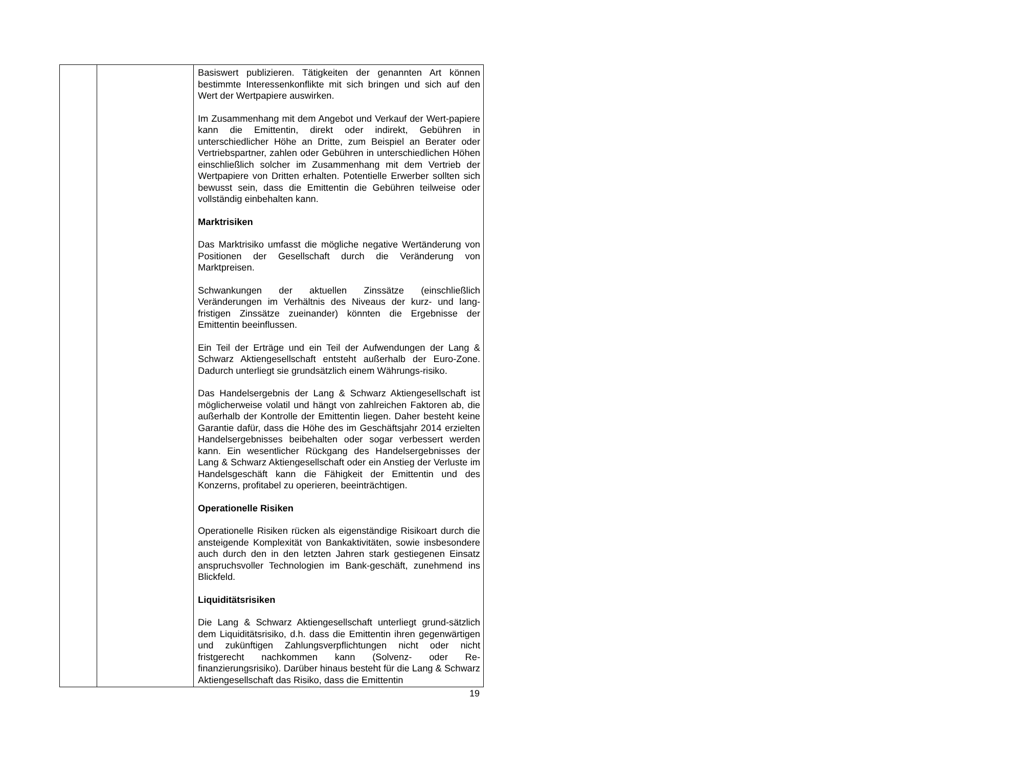| | | Basiswert publizieren. Tätigkeiten der genannten Art können bestimmte Interessenkonflikte mit sich bringen und sich auf den Wert der Wertpapiere auswirken. Im Zusammenhang mit dem Angebot und Verkauf der Wert-papiere kann die Emittentin, direkt oder indirekt, Gebühren in unterschiedlicher Höhe an Dritte, zum Beispiel an Berater oder Vertriebspartner, zahlen oder Gebühren in unterschiedlichen Höhen einschließlich solcher im Zusammenhang mit dem Vertrieb der Wertpapiere von Dritten erhalten. Potentielle Erwerber sollten sich bewusst sein, dass die Emittentin die Gebühren teilweise oder vollständig einbehalten kann. Marktrisiken Das Marktrisiko umfasst die mögliche negative Wertänderung von Positionen der Gesellschaft durch die Veränderung von Marktpreisen. Schwankungen der aktuellen Zinssätze (einschließlich Veränderungen im Verhältnis des Niveaus der kurz- und lang-fristigen Zinssätze zueinander) könnten die Ergebnisse der Emittentin beeinflussen. Ein Teil der Erträge und ein Teil der Aufwendungen der Lang & Schwarz Aktiengesellschaft entsteht außerhalb der Euro-Zone. Dadurch unterliegt sie grundsätzlich einem Währungs-risiko. Das Handelsergebnis der Lang & Schwarz Aktiengesellschaft ist möglicherweise volatil und hängt von zahlreichen Faktoren ab, die außerhalb der Kontrolle der Emittentin liegen. Daher besteht keine Garantie dafür, dass die Höhe des im Geschäftsjahr 2014 erzielten Handelsergebnisses beibehalten oder sogar verbessert werden kann. Ein wesentlicher Rückgang des Handelsergebnisses der Lang & Schwarz Aktiengesellschaft oder ein Anstieg der Verluste im Handelsgeschäft kann die Fähigkeit der Emittentin und des Konzerns, profitabel zu operieren, beeinträchtigen. Operationelle Risiken Operationelle Risiken rücken als eigenständige Risikoart durch die ansteigende Komplexität von Bankaktivitäten, sowie insbesondere auch durch den in den letzten Jahren stark gestiegenen Einsatz anspruchsvoller Technologien im Bank-geschäft, zunehmend ins Blickfeld. Liquiditätsrisiken Die Lang & Schwarz Aktiengesellschaft unterliegt grund-sätzlich dem Liquiditätsrisiko, d.h. dass die Emittentin ihren gegenwärtigen und zukünftigen Zahlungsverpflichtungen nicht oder nicht fristgerecht nachkommen kann (Solvenz- oder Re-finanzierungsrisiko). Darüber hinaus besteht für die Lang & Schwarz Aktiengesellschaft das Risiko, dass die Emittentin |
19